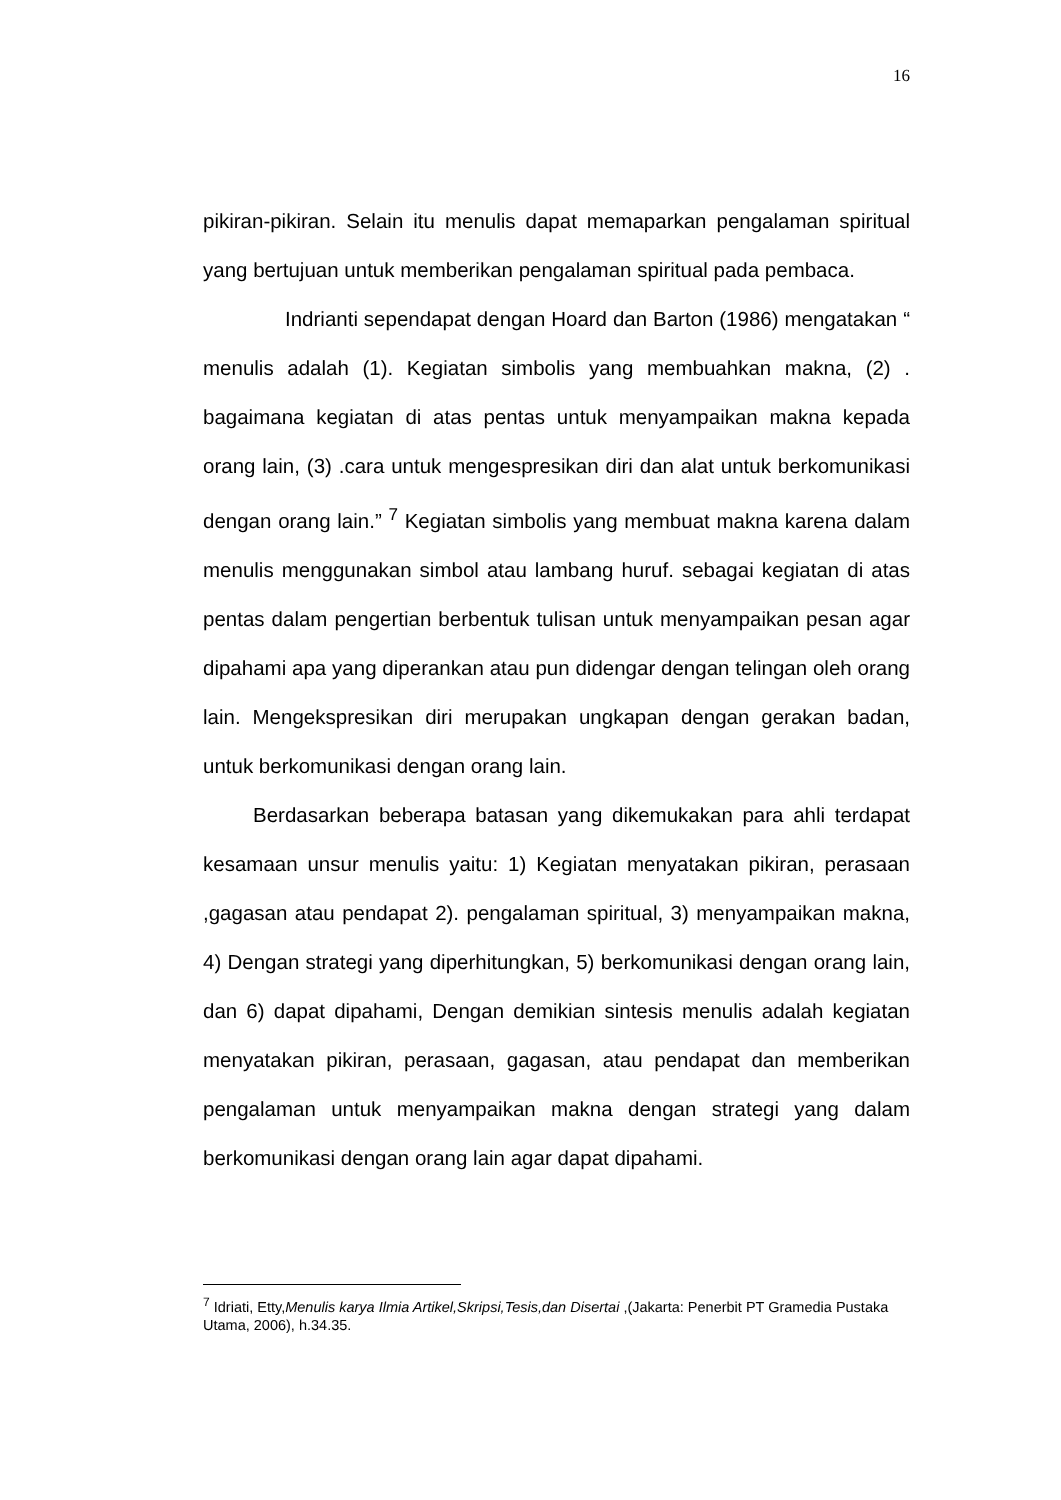16
pikiran-pikiran. Selain itu menulis dapat memaparkan pengalaman spiritual yang bertujuan untuk memberikan pengalaman spiritual pada pembaca.
Indrianti sependapat dengan Hoard dan Barton (1986) mengatakan “ menulis adalah (1). Kegiatan simbolis yang membuahkan makna, (2) . bagaimana kegiatan di atas pentas untuk menyampaikan makna kepada orang lain, (3) .cara untuk mengespresikan diri dan alat untuk berkomunikasi dengan orang lain.” <sup>7</sup> Kegiatan simbolis yang membuat makna karena dalam menulis menggunakan simbol atau lambang huruf. sebagai kegiatan di atas pentas dalam pengertian berbentuk tulisan untuk menyampaikan pesan agar dipahami apa yang diperankan atau pun didengar dengan telingan oleh orang lain. Mengekspresikan diri merupakan ungkapan dengan gerakan badan, untuk berkomunikasi dengan orang lain.
Berdasarkan beberapa batasan yang dikemukakan para ahli terdapat kesamaan unsur menulis yaitu: 1) Kegiatan menyatakan pikiran, perasaan ,gagasan atau pendapat 2). pengalaman spiritual, 3) menyampaikan makna, 4) Dengan strategi yang diperhitungkan, 5) berkomunikasi dengan orang lain, dan 6) dapat dipahami, Dengan demikian sintesis menulis adalah kegiatan menyatakan pikiran, perasaan, gagasan, atau pendapat dan memberikan pengalaman untuk menyampaikan makna dengan strategi yang dalam berkomunikasi dengan orang lain agar dapat dipahami.
<sup>7</sup> Idriati, Etty,Menulis karya Ilmia Artikel,Skripsi,Tesis,dan Disertai ,(Jakarta: Penerbit PT Gramedia Pustaka Utama, 2006), h.34.35.